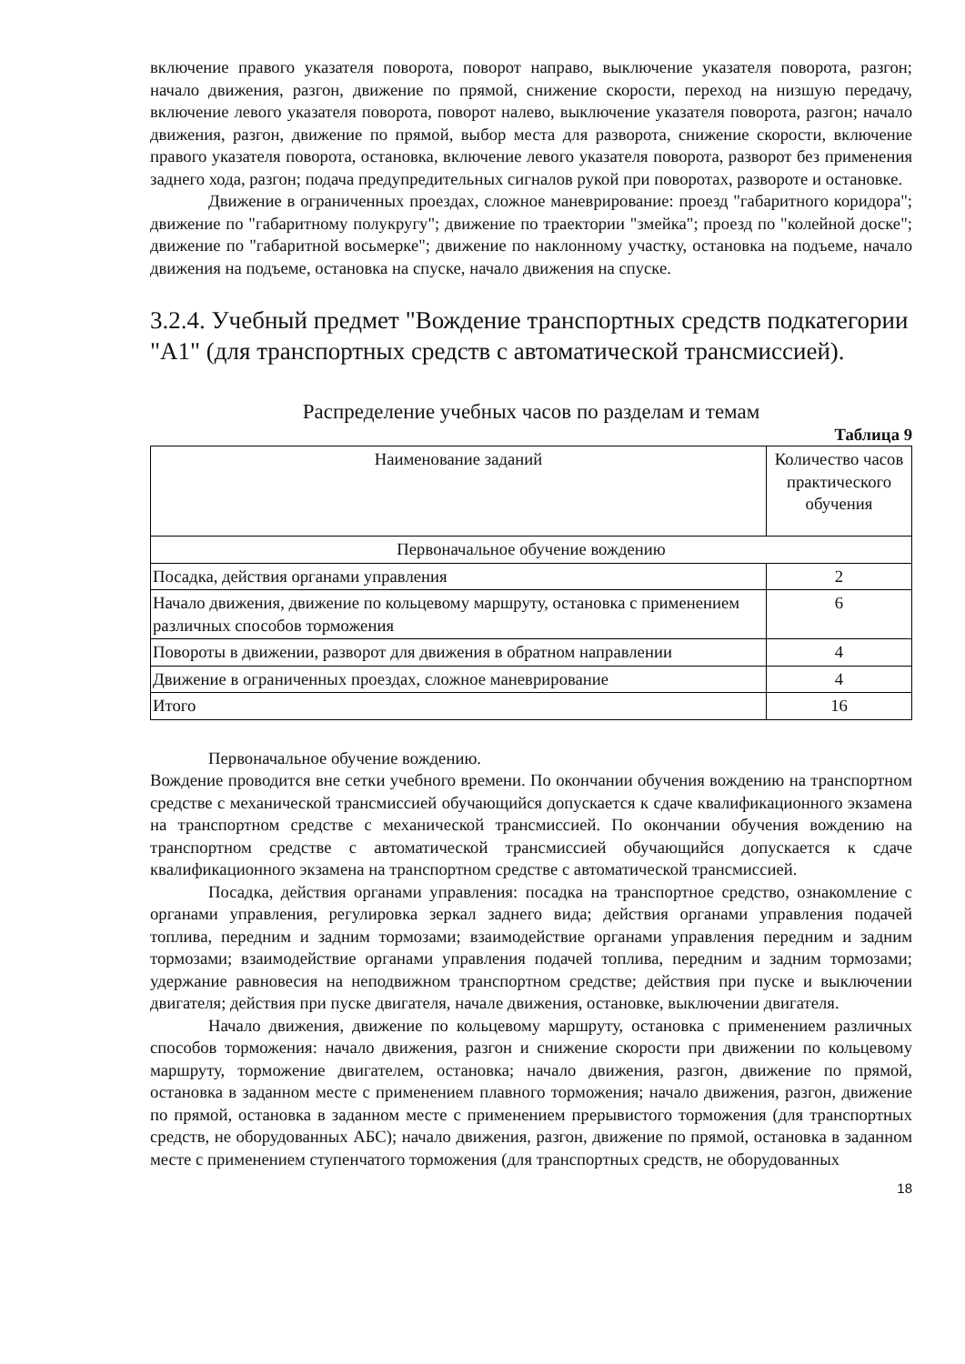включение правого указателя поворота, поворот направо, выключение указателя поворота, разгон; начало движения, разгон, движение по прямой, снижение скорости, переход на низшую передачу, включение левого указателя поворота, поворот налево, выключение указателя поворота, разгон; начало движения, разгон, движение по прямой, выбор места для разворота, снижение скорости, включение правого указателя поворота, остановка, включение левого указателя поворота, разворот без применения заднего хода, разгон; подача предупредительных сигналов рукой при поворотах, развороте и остановке.
Движение в ограниченных проездах, сложное маневрирование: проезд "габаритного коридора"; движение по "габаритному полукругу"; движение по траектории "змейка"; проезд по "колейной доске"; движение по "габаритной восьмерке"; движение по наклонному участку, остановка на подъеме, начало движения на подъеме, остановка на спуске, начало движения на спуске.
3.2.4. Учебный предмет "Вождение транспортных средств подкатегории "A1" (для транспортных средств с автоматической трансмиссией).
Распределение учебных часов по разделам и темам
Таблица 9
| Наименование заданий | Количество часов практического обучения |
| --- | --- |
| Первоначальное обучение вождению | |
| Посадка, действия органами управления | 2 |
| Начало движения, движение по кольцевому маршруту, остановка с применением различных способов торможения | 6 |
| Повороты в движении, разворот для движения в обратном направлении | 4 |
| Движение в ограниченных проездах, сложное маневрирование | 4 |
| Итого | 16 |
Первоначальное обучение вождению.
Вождение проводится вне сетки учебного времени. По окончании обучения вождению на транспортном средстве с механической трансмиссией обучающийся допускается к сдаче квалификационного экзамена на транспортном средстве с механической трансмиссией. По окончании обучения вождению на транспортном средстве с автоматической трансмиссией обучающийся допускается к сдаче квалификационного экзамена на транспортном средстве с автоматической трансмиссией.
Посадка, действия органами управления: посадка на транспортное средство, ознакомление с органами управления, регулировка зеркал заднего вида; действия органами управления подачей топлива, передним и задним тормозами; взаимодействие органами управления передним и задним тормозами; взаимодействие органами управления подачей топлива, передним и задним тормозами; удержание равновесия на неподвижном транспортном средстве; действия при пуске и выключении двигателя; действия при пуске двигателя, начале движения, остановке, выключении двигателя.
Начало движения, движение по кольцевому маршруту, остановка с применением различных способов торможения: начало движения, разгон и снижение скорости при движении по кольцевому маршруту, торможение двигателем, остановка; начало движения, разгон, движение по прямой, остановка в заданном месте с применением плавного торможения; начало движения, разгон, движение по прямой, остановка в заданном месте с применением прерывистого торможения (для транспортных средств, не оборудованных АБС); начало движения, разгон, движение по прямой, остановка в заданном месте с применением ступенчатого торможения (для транспортных средств, не оборудованных
18